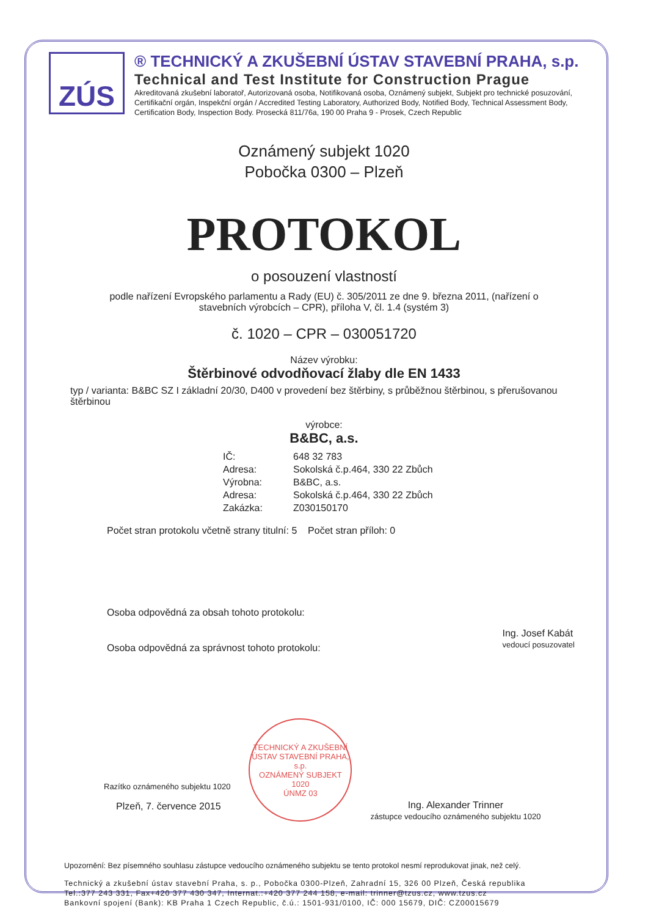ZÚS
® TECHNICKÝ A ZKUŠEBNÍ ÚSTAV STAVEBNÍ PRAHA, s.p.
Technical and Test Institute for Construction Prague
Akreditovaná zkušební laboratoř, Autorizovaná osoba, Notifikovaná osoba, Oznámený subjekt, Subjekt pro technické posuzování, Certifikační orgán, Inspekční orgán / Accredited Testing Laboratory, Authorized Body, Notified Body, Technical Assessment Body, Certification Body, Inspection Body. Prosecká 811/76a, 190 00 Praha 9 - Prosek, Czech Republic
Oznámený subjekt 1020
Pobočka 0300 – Plzeň
PROTOKOL
o posouzení vlastností
podle nařízení Evropského parlamentu a Rady (EU) č. 305/2011 ze dne 9. března 2011, (nařízení o stavebních výrobcích – CPR), příloha V, čl. 1.4 (systém 3)
č. 1020 – CPR – 030051720
Název výrobku:
Štěrbinové odvodňovací žlaby dle EN 1433
typ / varianta: B&BC SZ I základní 20/30, D400 v provedení bez štěrbiny, s průběžnou štěrbinou, s přerušovanou štěrbinou
výrobce:
B&BC, a.s.
IČ: 648 32 783
Adresa: Sokolská č.p.464, 330 22 Zbůch
Výrobna: B&BC, a.s.
Adresa: Sokolská č.p.464, 330 22 Zbůch
Zakázka: Z030150170
Počet stran protokolu včetně strany titulní: 5 Počet stran příloh: 0
Osoba odpovědná za obsah tohoto protokolu:
Osoba odpovědná za správnost tohoto protokolu:
Ing. Josef Kabát
vedoucí posuzovatel
Razítko oznámeného subjektu 1020
Plzeň, 7. července 2015
TECHNICKÝ A ZKUŠEBNÍ ÚSTAV STAVEBNÍ PRAHA, s.p.
OZNÁMENÝ SUBJEKT 1020
ÚNMZ 03
Ing. Alexander Trinner
zástupce vedoucího oznámeného subjektu 1020
Upozornění: Bez písemného souhlasu zástupce vedoucího oznámeného subjektu se tento protokol nesmí reprodukovat jinak, než celý.
Technický a zkušební ústav stavební Praha, s. p., Pobočka 0300-Plzeň, Zahradní 15, 326 00 Plzeň, Česká republika
Tel.:377 243 331, Fax+420 377 430 347, Internat.:+420 377 244 158, e-mail: trinner@tzus.cz, www.tzus.cz
Bankovní spojení (Bank): KB Praha 1 Czech Republic, č.ú.: 1501-931/0100, IČ: 000 15679, DIČ: CZ00015679